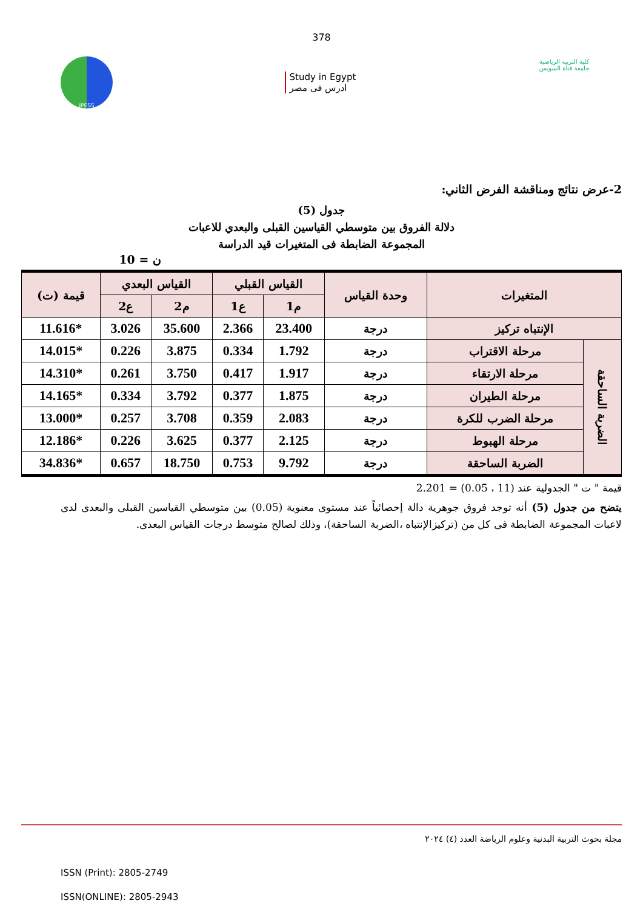378
JPESS
Study in Egypt
ادرس فى مصر
كلية التربية الرياضية
جامعة قناة السويس
2-عرض نتائج ومناقشة الفرض الثاني:
جدول (5)
دلالة الفروق بين متوسطي القياسين القبلى والبعدي للاعبات
المجموعة الضابطة فى المتغيرات قيد الدراسة
ن = 10
| المتغيرات | | وحدة القياس | القياس القبلي | | القياس البعدي | | قيمة (ت) |
| --- | --- | --- | --- | --- | --- | --- | --- |
| | | | م1 | ع1 | م2 | ع2 | |
| الإنتباه تركيز | | درجة | 23.400 | 2.366 | 35.600 | 3.026 | *11.616 |
| الضربة الساحقة | مرحلة الاقتراب | درجة | 1.792 | 0.334 | 3.875 | 0.226 | *14.015 |
| | مرحلة الارتقاء | درجة | 1.917 | 0.417 | 3.750 | 0.261 | *14.310 |
| | مرحلة الطيران | درجة | 1.875 | 0.377 | 3.792 | 0.334 | *14.165 |
| | مرحلة الضرب للكرة | درجة | 2.083 | 0.359 | 3.708 | 0.257 | *13.000 |
| | مرحلة الهبوط | درجة | 2.125 | 0.377 | 3.625 | 0.226 | *12.186 |
| | الضربة الساحقة | درجة | 9.792 | 0.753 | 18.750 | 0.657 | *34.836 |
قيمة " ت " الجدولية عند (11 ، 0.05) = 2.201
يتضح من جدول (5) أنه توجد فروق جوهرية دالة إحصائياً عند مستوى معنوية (0.05) بين متوسطي القياسين القبلى والبعدى لدى لاعبات المجموعة الضابطة فى كل من (تركيزالإنتباه ،الضربة الساحقة)، وذلك لصالح متوسط درجات القياس البعدى.
مجلة بحوث التربية البدنية وعلوم الرياضة العدد (٤) ٢٠٢٤
ISSN (Print): 2805-2749
ISSN(ONLINE): 2805-2943